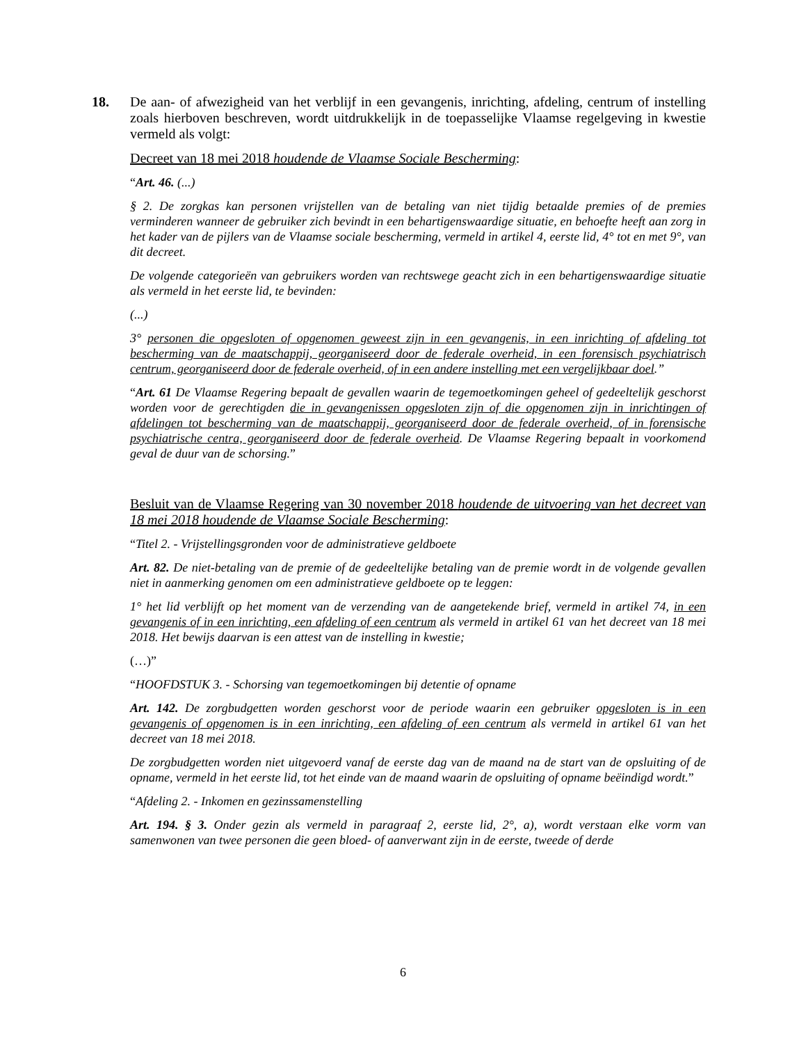18. De aan- of afwezigheid van het verblijf in een gevangenis, inrichting, afdeling, centrum of instelling zoals hierboven beschreven, wordt uitdrukkelijk in de toepasselijke Vlaamse regelgeving in kwestie vermeld als volgt:
Decreet van 18 mei 2018 houdende de Vlaamse Sociale Bescherming:
“Art. 46. (...)
§ 2. De zorgkas kan personen vrijstellen van de betaling van niet tijdig betaalde premies of de premies verminderen wanneer de gebruiker zich bevindt in een behartigenswaardige situatie, en behoefte heeft aan zorg in het kader van de pijlers van de Vlaamse sociale bescherming, vermeld in artikel 4, eerste lid, 4° tot en met 9°, van dit decreet.
De volgende categorieën van gebruikers worden van rechtswege geacht zich in een behartigenswaardige situatie als vermeld in het eerste lid, te bevinden:
(...)
3° personen die opgesloten of opgenomen geweest zijn in een gevangenis, in een inrichting of afdeling tot bescherming van de maatschappij, georganiseerd door de federale overheid, in een forensisch psychiatrisch centrum, georganiseerd door de federale overheid, of in een andere instelling met een vergelijkbaar doel.”
“Art. 61 De Vlaamse Regering bepaalt de gevallen waarin de tegemoetkomingen geheel of gedeeltelijk geschorst worden voor de gerechtigden die in gevangenissen opgesloten zijn of die opgenomen zijn in inrichtingen of afdelingen tot bescherming van de maatschappij, georganiseerd door de federale overheid, of in forensische psychiatrische centra, georganiseerd door de federale overheid. De Vlaamse Regering bepaalt in voorkomend geval de duur van de schorsing.”
Besluit van de Vlaamse Regering van 30 november 2018 houdende de uitvoering van het decreet van 18 mei 2018 houdende de Vlaamse Sociale Bescherming:
“Titel 2. - Vrijstellingsgronden voor de administratieve geldboete
Art. 82. De niet-betaling van de premie of de gedeeltelijke betaling van de premie wordt in de volgende gevallen niet in aanmerking genomen om een administratieve geldboete op te leggen:
1° het lid verblijft op het moment van de verzending van de aangetekende brief, vermeld in artikel 74, in een gevangenis of in een inrichting, een afdeling of een centrum als vermeld in artikel 61 van het decreet van 18 mei 2018. Het bewijs daarvan is een attest van de instelling in kwestie;
(…)”
“HOOFDSTUK 3. - Schorsing van tegemoetkomingen bij detentie of opname
Art. 142. De zorgbudgetten worden geschorst voor de periode waarin een gebruiker opgesloten is in een gevangenis of opgenomen is in een inrichting, een afdeling of een centrum als vermeld in artikel 61 van het decreet van 18 mei 2018.
De zorgbudgetten worden niet uitgevoerd vanaf de eerste dag van de maand na de start van de opsluiting of de opname, vermeld in het eerste lid, tot het einde van de maand waarin de opsluiting of opname beëindigd wordt.”
“Afdeling 2. - Inkomen en gezinssamenstelling
Art. 194. § 3. Onder gezin als vermeld in paragraaf 2, eerste lid, 2°, a), wordt verstaan elke vorm van samenwonen van twee personen die geen bloed- of aanverwant zijn in de eerste, tweede of derde
6